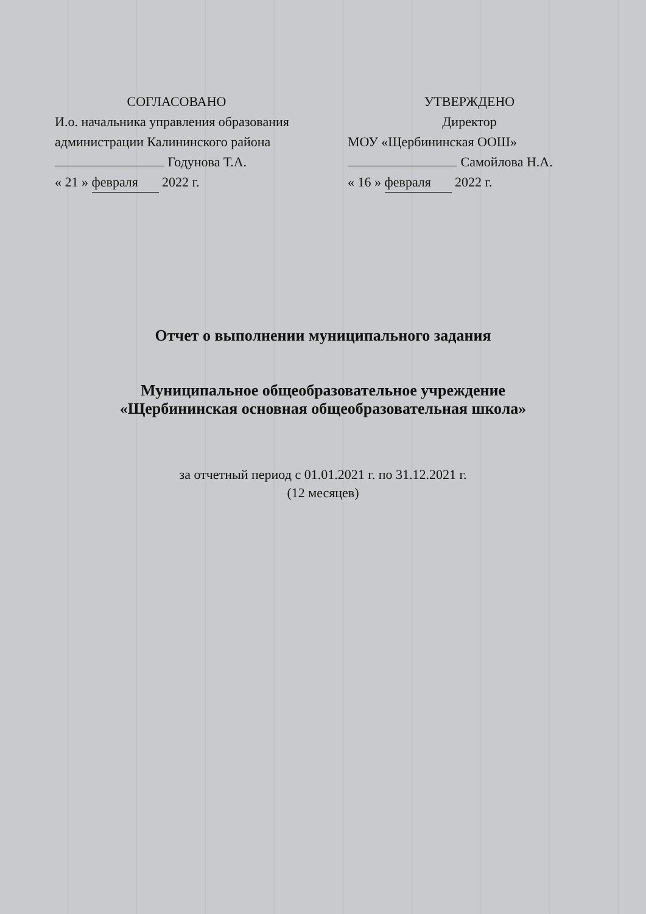СОГЛАСОВАНО
И.о. начальника управления образования администрации Калининского района
Годунова Т.А.
« 21 » февраля 2022 г.
УТВЕРЖДЕНО
Директор
МОУ «Щербининская ООШ»
Самойлова Н.А.
« 16 » февраля 2022 г.
Отчет о выполнении муниципального задания
Муниципальное общеобразовательное учреждение
«Щербининская основная общеобразовательная школа»
за отчетный период с 01.01.2021 г. по 31.12.2021 г.
(12 месяцев)